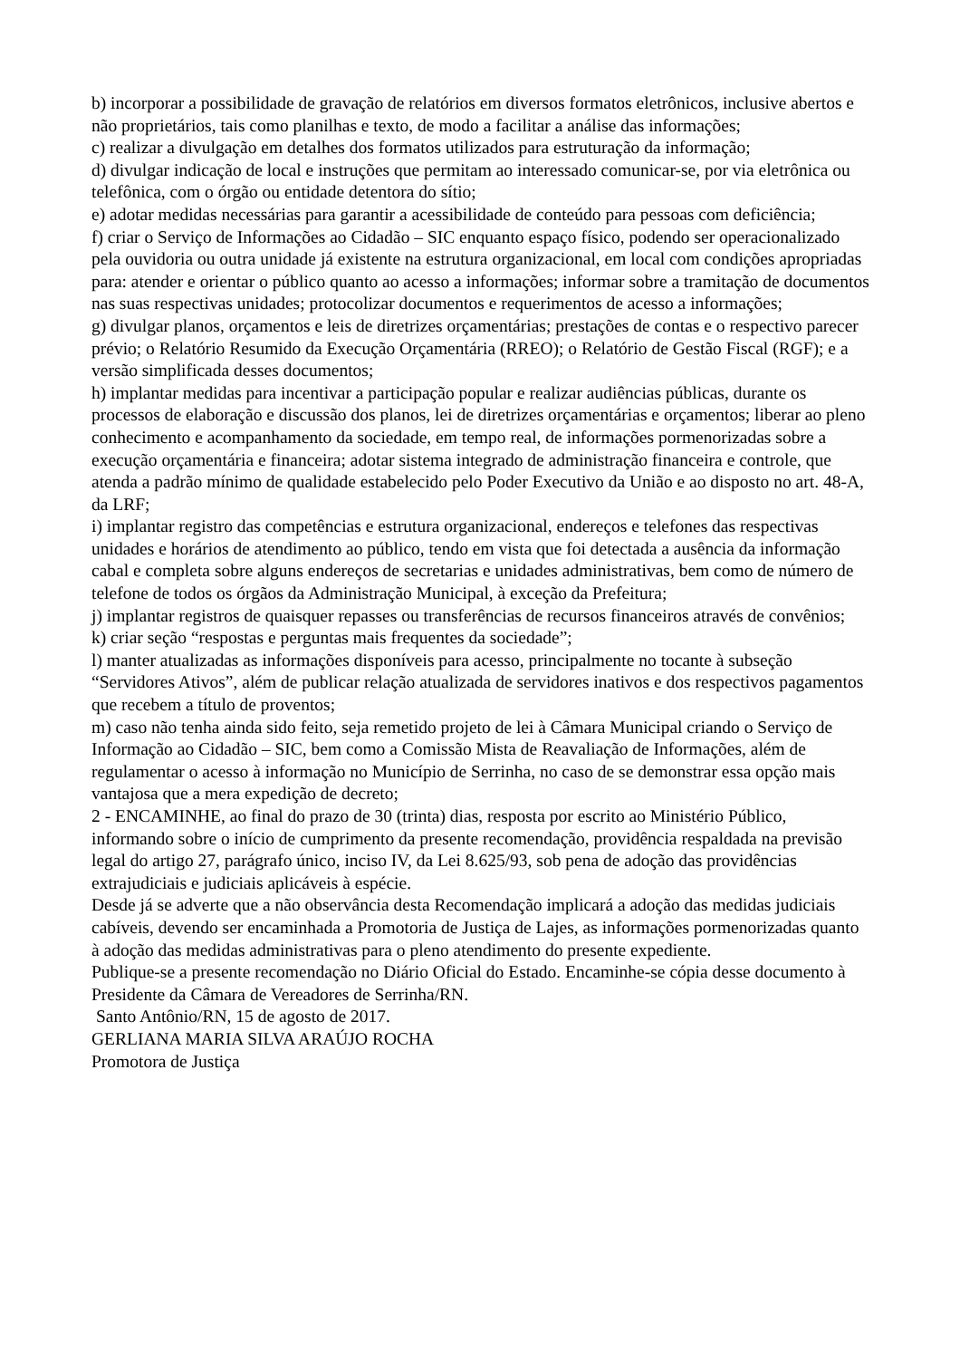b) incorporar a possibilidade de gravação de relatórios em diversos formatos eletrônicos, inclusive abertos e não proprietários, tais como planilhas e texto, de modo a facilitar a análise das informações;
c) realizar a divulgação em detalhes dos formatos utilizados para estruturação da informação;
d) divulgar indicação de local e instruções que permitam ao interessado comunicar-se, por via eletrônica ou telefônica, com o órgão ou entidade detentora do sítio;
e) adotar medidas necessárias para garantir a acessibilidade de conteúdo para pessoas com deficiência;
f) criar o Serviço de Informações ao Cidadão – SIC enquanto espaço físico, podendo ser operacionalizado pela ouvidoria ou outra unidade já existente na estrutura organizacional, em local com condições apropriadas para: atender e orientar o público quanto ao acesso a informações; informar sobre a tramitação de documentos nas suas respectivas unidades; protocolizar documentos e requerimentos de acesso a informações;
g) divulgar planos, orçamentos e leis de diretrizes orçamentárias; prestações de contas e o respectivo parecer prévio; o Relatório Resumido da Execução Orçamentária (RREO); o Relatório de Gestão Fiscal (RGF); e a versão simplificada desses documentos;
h) implantar medidas para incentivar a participação popular e realizar audiências públicas, durante os processos de elaboração e discussão dos planos, lei de diretrizes orçamentárias e orçamentos; liberar ao pleno conhecimento e acompanhamento da sociedade, em tempo real, de informações pormenorizadas sobre a execução orçamentária e financeira; adotar sistema integrado de administração financeira e controle, que atenda a padrão mínimo de qualidade estabelecido pelo Poder Executivo da União e ao disposto no art. 48-A, da LRF;
i) implantar registro das competências e estrutura organizacional, endereços e telefones das respectivas unidades e horários de atendimento ao público, tendo em vista que foi detectada a ausência da informação cabal e completa sobre alguns endereços de secretarias e unidades administrativas, bem como de número de telefone de todos os órgãos da Administração Municipal, à exceção da Prefeitura;
j) implantar registros de quaisquer repasses ou transferências de recursos financeiros através de convênios;
k) criar seção “respostas e perguntas mais frequentes da sociedade”;
l) manter atualizadas as informações disponíveis para acesso, principalmente no tocante à subseção “Servidores Ativos”, além de publicar relação atualizada de servidores inativos e dos respectivos pagamentos que recebem a título de proventos;
m) caso não tenha ainda sido feito, seja remetido projeto de lei à Câmara Municipal criando o Serviço de Informação ao Cidadão – SIC, bem como a Comissão Mista de Reavaliação de Informações, além de regulamentar o acesso à informação no Município de Serrinha, no caso de se demonstrar essa opção mais vantajosa que a mera expedição de decreto;
2 - ENCAMINHE, ao final do prazo de 30 (trinta) dias, resposta por escrito ao Ministério Público, informando sobre o início de cumprimento da presente recomendação, providência respaldada na previsão legal do artigo 27, parágrafo único, inciso IV, da Lei 8.625/93, sob pena de adoção das providências extrajudiciais e judiciais aplicáveis à espécie.
Desde já se adverte que a não observância desta Recomendação implicará a adoção das medidas judiciais cabíveis, devendo ser encaminhada a Promotoria de Justiça de Lajes, as informações pormenorizadas quanto à adoção das medidas administrativas para o pleno atendimento do presente expediente.
Publique-se a presente recomendação no Diário Oficial do Estado. Encaminhe-se cópia desse documento à Presidente da Câmara de Vereadores de Serrinha/RN.
Santo Antônio/RN, 15 de agosto de 2017.
GERLIANA MARIA SILVA ARAÚJO ROCHA
Promotora de Justiça